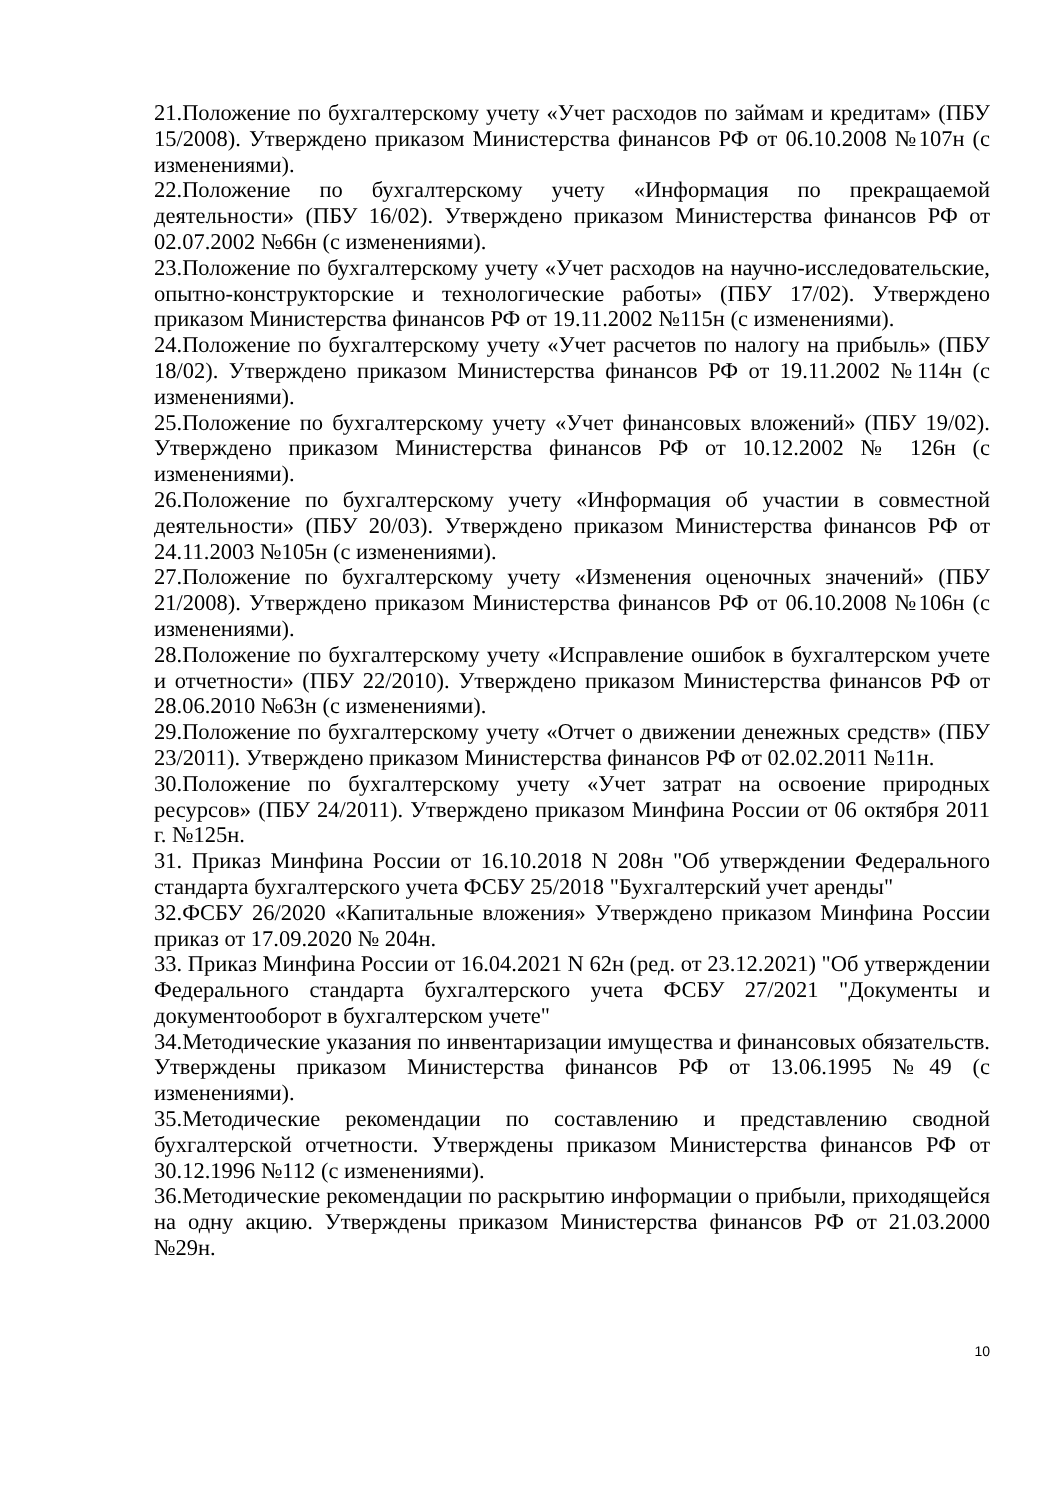21.Положение по бухгалтерскому учету «Учет расходов по займам и кредитам» (ПБУ 15/2008). Утверждено приказом Министерства финансов РФ от 06.10.2008 №107н (с изменениями).
22.Положение по бухгалтерскому учету «Информация по прекращаемой деятельности» (ПБУ 16/02). Утверждено приказом Министерства финансов РФ от 02.07.2002 №66н (с изменениями).
23.Положение по бухгалтерскому учету «Учет расходов на научно-исследовательские, опытно-конструкторские и технологические работы» (ПБУ 17/02). Утверждено приказом Министерства финансов РФ от 19.11.2002 №115н (с изменениями).
24.Положение по бухгалтерскому учету «Учет расчетов по налогу на прибыль» (ПБУ 18/02). Утверждено приказом Министерства финансов РФ от 19.11.2002 №114н (с изменениями).
25.Положение по бухгалтерскому учету «Учет финансовых вложений» (ПБУ 19/02). Утверждено приказом Министерства финансов РФ от 10.12.2002 № 126н (с изменениями).
26.Положение по бухгалтерскому учету «Информация об участии в совместной деятельности» (ПБУ 20/03). Утверждено приказом Министерства финансов РФ от 24.11.2003 №105н (с изменениями).
27.Положение по бухгалтерскому учету «Изменения оценочных значений» (ПБУ 21/2008). Утверждено приказом Министерства финансов РФ от 06.10.2008 №106н (с изменениями).
28.Положение по бухгалтерскому учету «Исправление ошибок в бухгалтерском учете и отчетности» (ПБУ 22/2010). Утверждено приказом Министерства финансов РФ от 28.06.2010 №63н (с изменениями).
29.Положение по бухгалтерскому учету «Отчет о движении денежных средств» (ПБУ 23/2011). Утверждено приказом Министерства финансов РФ от 02.02.2011 №11н.
30.Положение по бухгалтерскому учету «Учет затрат на освоение природных ресурсов» (ПБУ 24/2011). Утверждено приказом Минфина России от 06 октября 2011 г. №125н.
31. Приказ Минфина России от 16.10.2018 N 208н "Об утверждении Федерального стандарта бухгалтерского учета ФСБУ 25/2018 "Бухгалтерский учет аренды"
32.ФСБУ 26/2020 «Капитальные вложения» Утверждено приказом Минфина России приказ от 17.09.2020 № 204н.
33. Приказ Минфина России от 16.04.2021 N 62н (ред. от 23.12.2021) "Об утверждении Федерального стандарта бухгалтерского учета ФСБУ 27/2021 "Документы и документооборот в бухгалтерском учете"
34.Методические указания по инвентаризации имущества и финансовых обязательств. Утверждены приказом Министерства финансов РФ от 13.06.1995 №49 (с изменениями).
35.Методические рекомендации по составлению и представлению сводной бухгалтерской отчетности. Утверждены приказом Министерства финансов РФ от 30.12.1996 №112 (с изменениями).
36.Методические рекомендации по раскрытию информации о прибыли, приходящейся на одну акцию. Утверждены приказом Министерства финансов РФ от 21.03.2000 №29н.
10